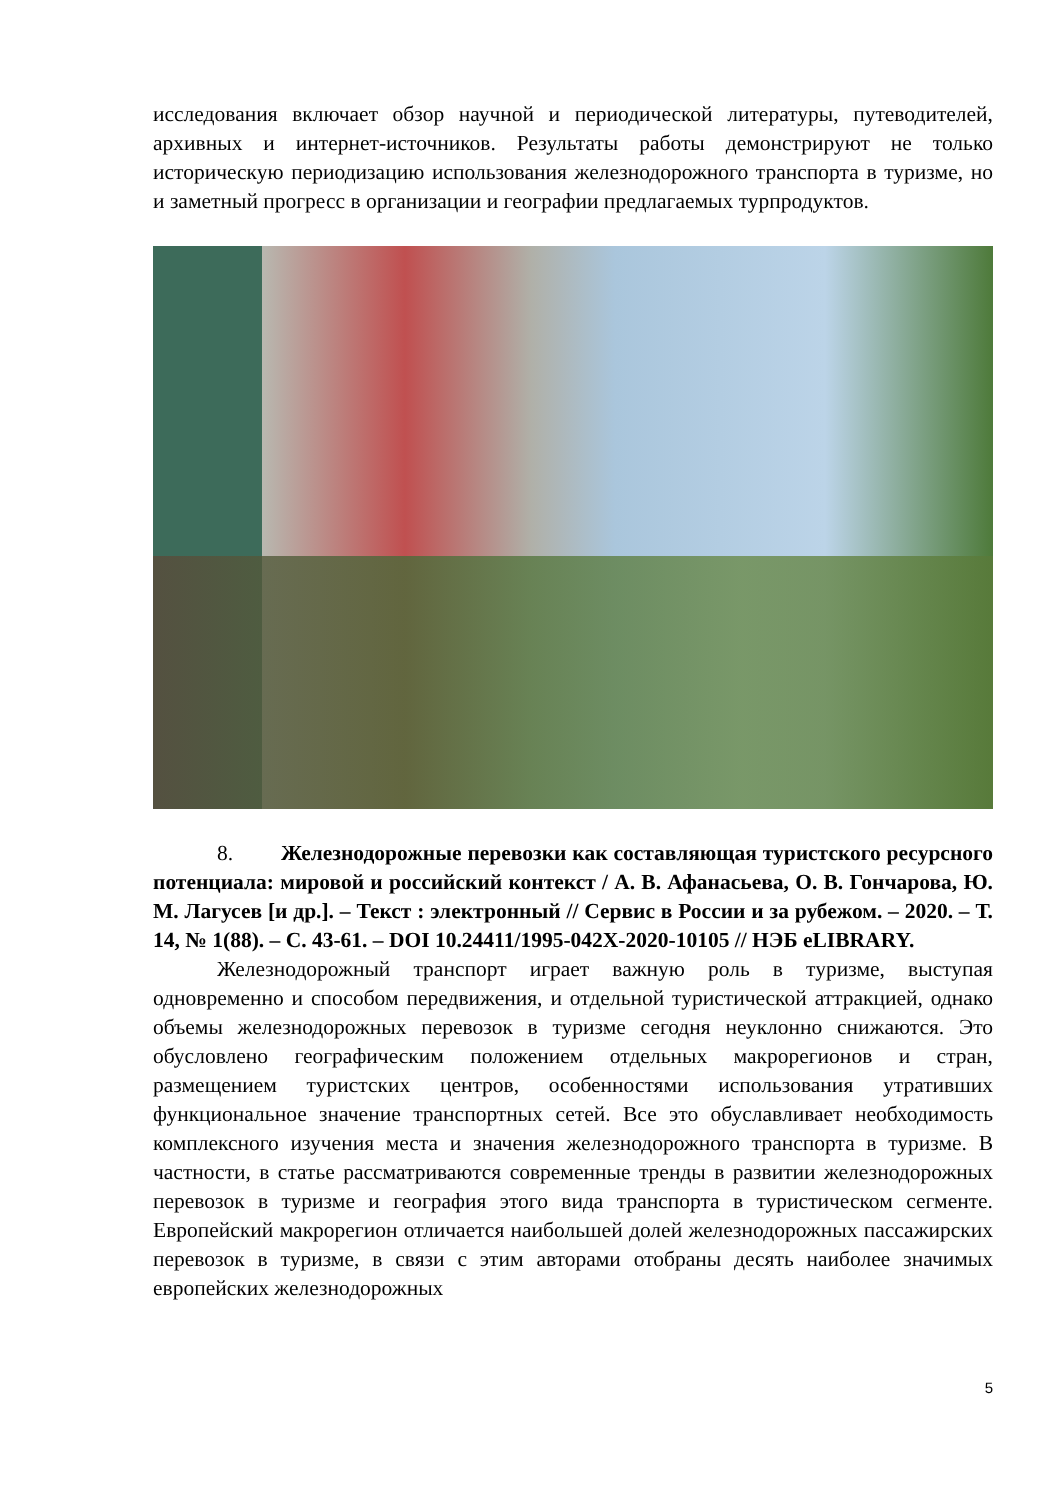исследования включает обзор научной и периодической литературы, путеводителей, архивных и интернет-источников. Результаты работы демонстрируют не только историческую периодизацию использования железнодорожного транспорта в туризме, но и заметный прогресс в организации и географии предлагаемых турпродуктов.
8. Железнодорожные перевозки как составляющая туристского ресурсного потенциала: мировой и российский контекст / А. В. Афанасьева, О. В. Гончарова, Ю. М. Лагусев [и др.]. – Текст : электронный // Сервис в России и за рубежом. – 2020. – Т. 14, № 1(88). – С. 43-61. – DOI 10.24411/1995-042X-2020-10105 // НЭБ eLIBRARY.
Железнодорожный транспорт играет важную роль в туризме, выступая одновременно и способом передвижения, и отдельной туристической аттракцией, однако объемы железнодорожных перевозок в туризме сегодня неуклонно снижаются. Это обусловлено географическим положением отдельных макрорегионов и стран, размещением туристских центров, особенностями использования утративших функциональное значение транспортных сетей. Все это обуславливает необходимость комплексного изучения места и значения железнодорожного транспорта в туризме. В частности, в статье рассматриваются современные тренды в развитии железнодорожных перевозок в туризме и география этого вида транспорта в туристическом сегменте. Европейский макрорегион отличается наибольшей долей железнодорожных пассажирских перевозок в туризме, в связи с этим авторами отобраны десять наиболее значимых европейских железнодорожных
5